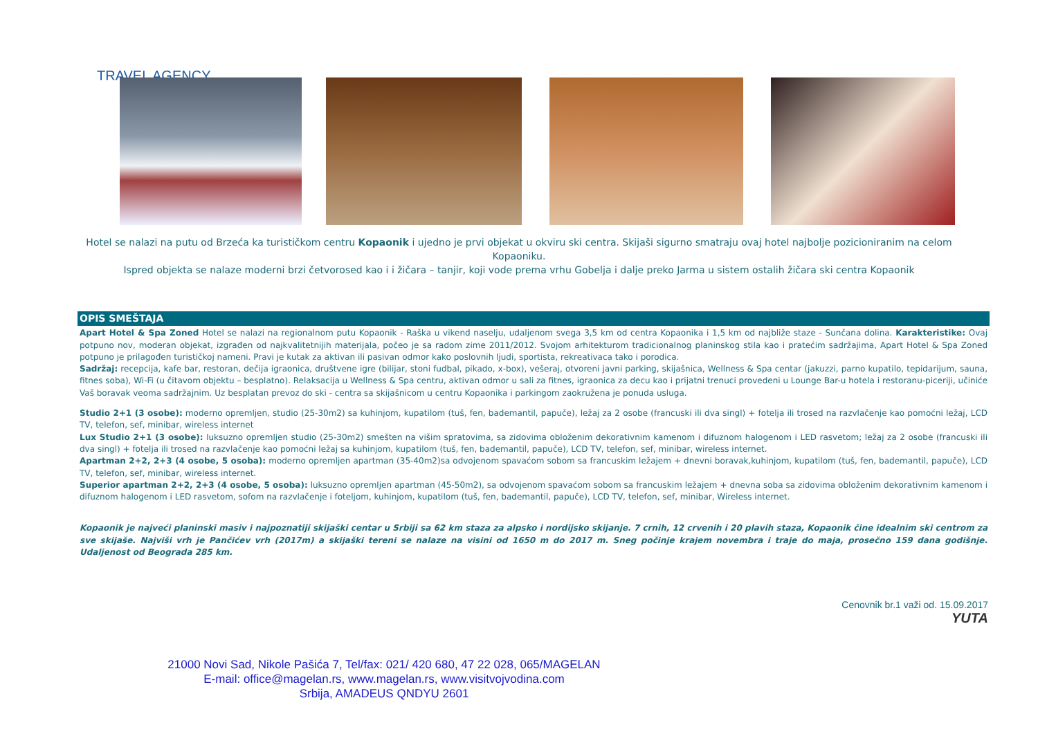TRAVEL AGENCY
Hotel se nalazi na putu od Brzeća ka turističkom centru Kopaonik i ujedno je prvi objekat u okviru ski centra. Skijaši sigurno smatraju ovaj hotel najbolje pozicioniranim na celom Kopaoniku.
Ispred objekta se nalaze moderni brzi četvorosed kao i i žičara – tanjir, koji vode prema vrhu Gobelja i dalje preko Jarma u sistem ostalih žičara ski centra Kopaonik
OPIS SMEŠTAJA
Apart Hotel & Spa Zoned Hotel se nalazi na regionalnom putu Kopaonik - Raška u vikend naselju, udaljenom svega 3,5 km od centra Kopaonika i 1,5 km od najbliže staze - Sunčana dolina. Karakteristike: Ovaj potpuno nov, moderan objekat, izgrađen od najkvalitetnijih materijala, počeo je sa radom zime 2011/2012. Svojom arhitekturom tradicionalnog planinskog stila kao i pratećim sadržajima, Apart Hotel & Spa Zoned potpuno je prilagođen turističkoj nameni. Pravi je kutak za aktivan ili pasivan odmor kako poslovnih ljudi, sportista, rekreativaca tako i porodica.
Sadržaj: recepcija, kafe bar, restoran, dečija igraonica, društvene igre (bilijar, stoni fudbal, pikado, x-box), vešeraj, otvoreni javni parking, skijašnica, Wellness & Spa centar (jakuzzi, parno kupatilo, tepidarijum, sauna, fitnes soba), Wi-Fi (u čitavom objektu – besplatno). Relaksacija u Wellness & Spa centru, aktivan odmor u sali za fitnes, igraonica za decu kao i prijatni trenuci provedeni u Lounge Bar-u hotela i restoranu-piceriji, učiniće Vaš boravak veoma sadržajnim. Uz besplatan prevoz do ski - centra sa skijašnicom u centru Kopaonika i parkingom zaokružena je ponuda usluga.
Studio 2+1 (3 osobe): moderno opremljen, studio (25-30m2) sa kuhinjom, kupatilom (tuš, fen, bademantil, papuče), ležaj za 2 osobe (francuski ili dva singl) + fotelja ili trosed na razvlačenje kao pomoćni ležaj, LCD TV, telefon, sef, minibar, wireless internet
Lux Studio 2+1 (3 osobe): luksuzno opremljen studio (25-30m2) smešten na višim spratovima, sa zidovima obloženim dekorativnim kamenom i difuznom halogenom i LED rasvetom; ležaj za 2 osobe (francuski ili dva singl) + fotelja ili trosed na razvlačenje kao pomoćni ležaj sa kuhinjom, kupatilom (tuš, fen, bademantil, papuče), LCD TV, telefon, sef, minibar, wireless internet.
Apartman 2+2, 2+3 (4 osobe, 5 osoba): moderno opremljen apartman (35-40m2)sa odvojenom spavaćom sobom sa francuskim ležajem + dnevni boravak,kuhinjom, kupatilom (tuš, fen, bademantil, papuče), LCD TV, telefon, sef, minibar, wireless internet.
Superior apartman 2+2, 2+3 (4 osobe, 5 osoba): luksuzno opremljen apartman (45-50m2), sa odvojenom spavaćom sobom sa francuskim ležajem + dnevna soba sa zidovima obloženim dekorativnim kamenom i difuznom halogenom i LED rasvetom, sofom na razvlačenje i foteljom, kuhinjom, kupatilom (tuš, fen, bademantil, papuče), LCD TV, telefon, sef, minibar, Wireless internet.
Kopaonik je najveći planinski masiv i najpoznatiji skijaški centar u Srbiji sa 62 km staza za alpsko i nordijsko skijanje. 7 crnih, 12 crvenih i 20 plavih staza, Kopaonik čine idealnim ski centrom za sve skijaše. Najviši vrh je Pančićev vrh (2017m) a skijaški tereni se nalaze na visini od 1650 m do 2017 m. Sneg počinje krajem novembra i traje do maja, prosečno 159 dana godišnje. Udaljenost od Beograda 285 km.
Cenovnik br.1 važi od. 15.09.2017
YUTA
21000 Novi Sad, Nikole Pašića 7, Tel/fax: 021/ 420 680, 47 22 028, 065/MAGELAN
E-mail: office@magelan.rs, www.magelan.rs, www.visitvojvodina.com
Srbija, AMADEUS QNDYU 2601